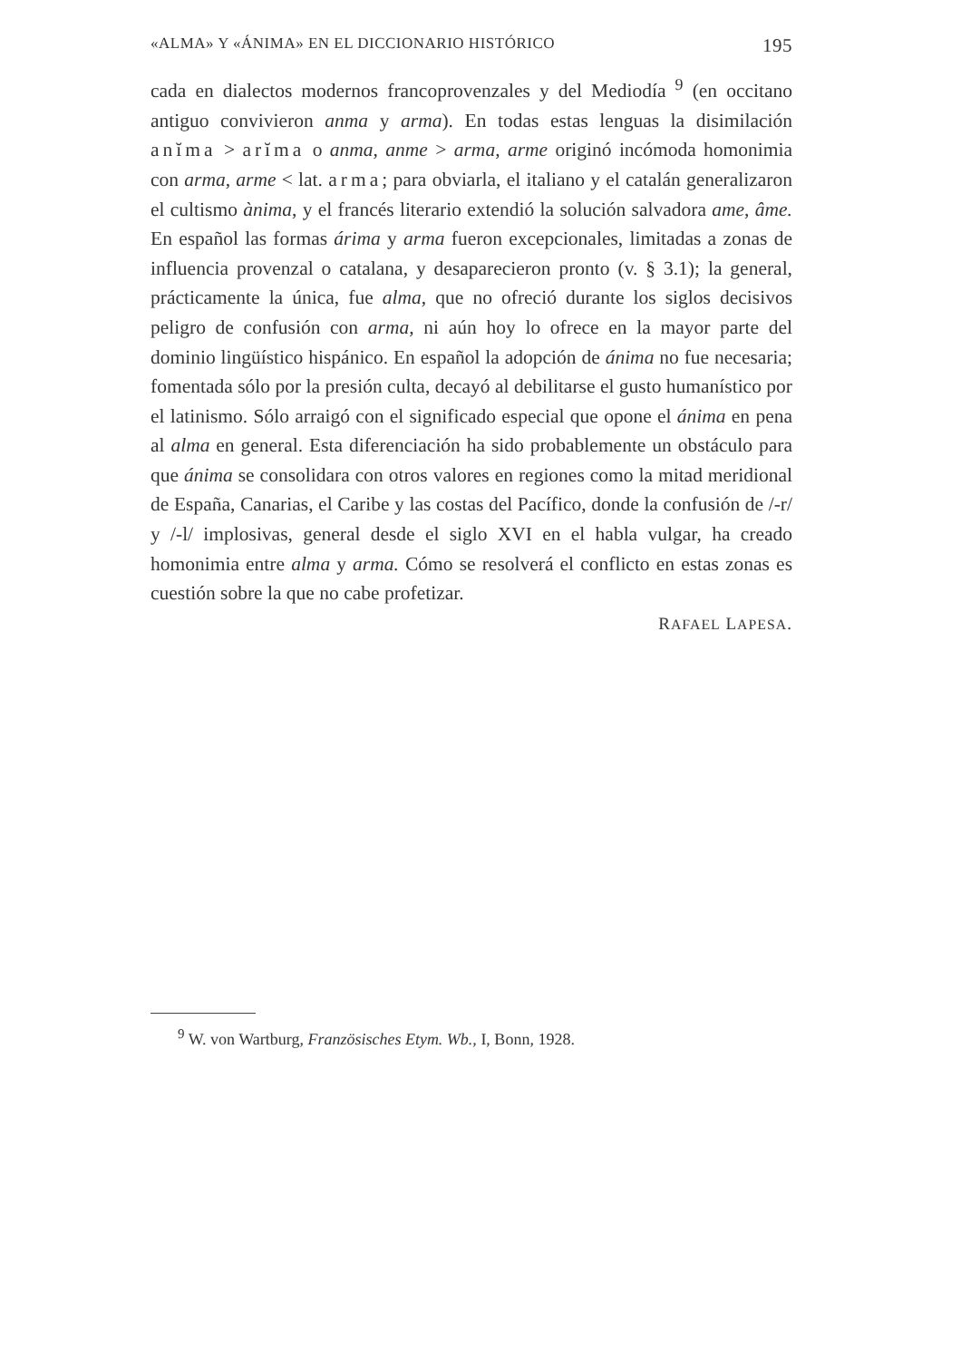«ALMA» Y «ÁNIMA» EN EL DICCIONARIO HISTÓRICO 195
cada en dialectos modernos francoprovenzales y del Mediodía <sup>9</sup> (en occitano antiguo convivieron anma y arma). En todas estas lenguas la disimilación anĭma > arĭma o anma, anme > arma, arme originó incómoda homonimia con arma, arme < lat. arma; para obviarla, el italiano y el catalán generalizaron el cultismo ànima, y el francés literario extendió la solución salvadora ame, âme. En español las formas árima y arma fueron excepcionales, limitadas a zonas de influencia provenzal o catalana, y desaparecieron pronto (v. § 3.1); la general, prácticamente la única, fue alma, que no ofreció durante los siglos decisivos peligro de confusión con arma, ni aún hoy lo ofrece en la mayor parte del dominio lingüístico hispánico. En español la adopción de ánima no fue necesaria; fomentada sólo por la presión culta, decayó al debilitarse el gusto humanístico por el latinismo. Sólo arraigó con el significado especial que opone el ánima en pena al alma en general. Esta diferenciación ha sido probablemente un obstáculo para que ánima se consolidara con otros valores en regiones como la mitad meridional de España, Canarias, el Caribe y las costas del Pacífico, donde la confusión de /-r/ y /-l/ implosivas, general desde el siglo XVI en el habla vulgar, ha creado homonimia entre alma y arma. Cómo se resolverá el conflicto en estas zonas es cuestión sobre la que no cabe profetizar.
RAFAEL LAPESA.
<sup>9</sup> W. von Wartburg, Französisches Etym. Wb., I, Bonn, 1928.